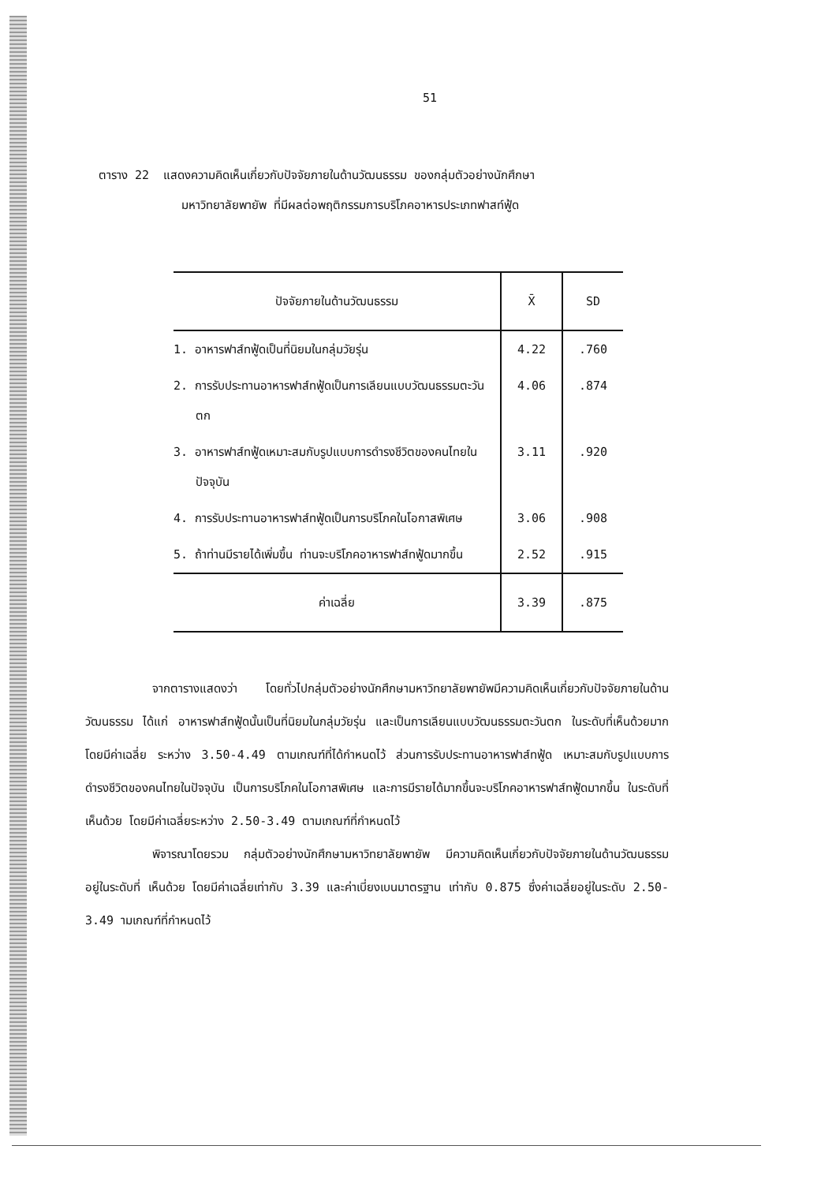51
ตาราง 22 แสดงความคิดเห็นเกี่ยวกับปัจจัยภายในด้านวัฒนธรรม ของกลุ่มตัวอย่างนักศึกษา
มหาวิทยาลัยพายัพ ที่มีผลต่อพฤติกรรมการบริโภคอาหารประเภทฟาสท์ฟู้ด
| ปัจจัยภายในด้านวัฒนธรรม | X̄ | SD |
| --- | --- | --- |
| 1. อาหารฟาส์ทฟู้ดเป็นที่นิยมในกลุ่มวัยรุ่น | 4.22 | .760 |
| 2. การรับประทานอาหารฟาส์ทฟู้ดเป็นการเลียนแบบวัฒนธรรมตะวันตก | 4.06 | .874 |
| 3. อาหารฟาส์ทฟู้ดเหมาะสมกับรูปแบบการดำรงชีวิตของคนไทยในปัจจุบัน | 3.11 | .920 |
| 4. การรับประทานอาหารฟาส์ทฟู้ดเป็นการบริโภคในโอกาสพิเศษ | 3.06 | .908 |
| 5. ถ้าท่านมีรายได้เพิ่มขึ้น ท่านจะบริโภคอาหารฟาส์ทฟู้ดมากขึ้น | 2.52 | .915 |
| ค่าเฉลี่ย | 3.39 | .875 |
จากตารางแสดงว่า โดยทั่วไปกลุ่มตัวอย่างนักศึกษามหาวิทยาลัยพายัพมีความคิดเห็นเกี่ยวกับปัจจัยภายในด้านวัฒนธรรม ได้แก่ อาหารฟาส์ทฟู้ดนั้นเป็นที่นิยมในกลุ่มวัยรุ่น และเป็นการเลียนแบบวัฒนธรรมตะวันตก ในระดับที่เห็นด้วยมาก โดยมีค่าเฉลี่ย ระหว่าง 3.50-4.49 ตามเกณฑ์ที่ได้กำหนดไว้ ส่วนการรับประทานอาหารฟาส์ทฟู้ด เหมาะสมกับรูปแบบการดำรงชีวิตของคนไทยในปัจจุบัน เป็นการบริโภคในโอกาสพิเศษ และการมีรายได้มากขึ้นจะบริโภคอาหารฟาส์ทฟู้ดมากขึ้น ในระดับที่ เห็นด้วย โดยมีค่าเฉลี่ยระหว่าง 2.50-3.49 ตามเกณฑ์ที่กำหนดไว้
พิจารณาโดยรวม กลุ่มตัวอย่างนักศึกษามหาวิทยาลัยพายัพ มีความคิดเห็นเกี่ยวกับปัจจัยภายในด้านวัฒนธรรม อยู่ในระดับที่ เห็นด้วย โดยมีค่าเฉลี่ยเท่ากับ 3.39 และค่าเบี่ยงเบนมาตรฐาน เท่ากับ 0.875 ซึ่งค่าเฉลี่ยอยู่ในระดับ 2.50-3.49 ามเกณฑ์ที่กำหนดไว้